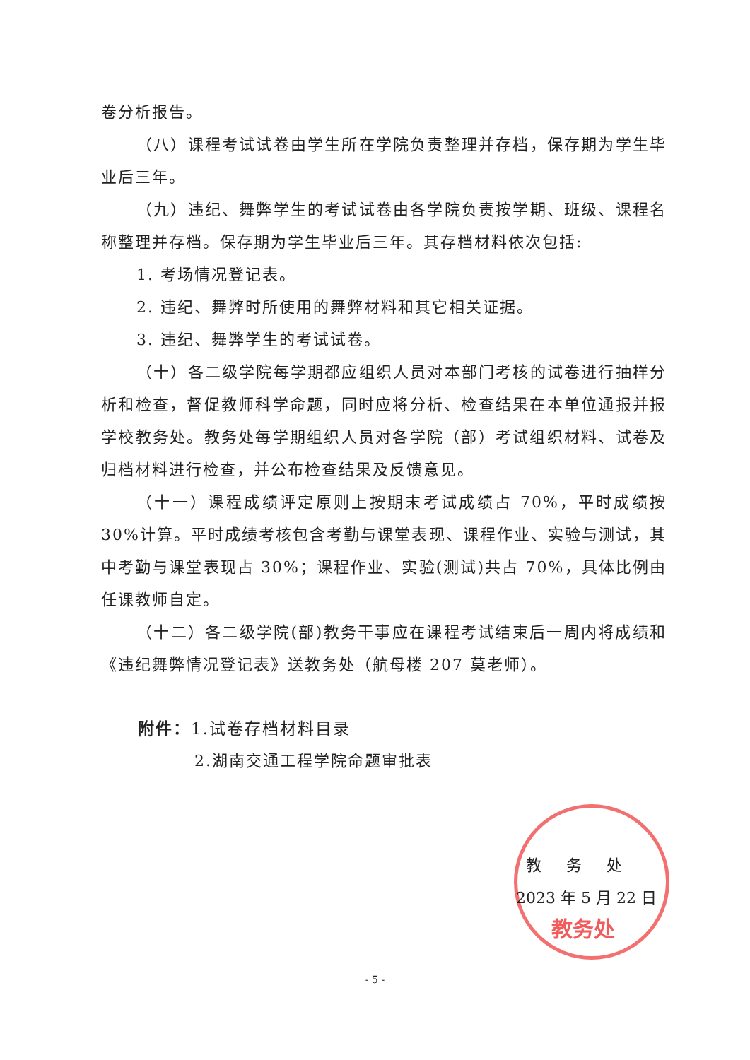卷分析报告。
（八）课程考试试卷由学生所在学院负责整理并存档，保存期为学生毕业后三年。
（九）违纪、舞弊学生的考试试卷由各学院负责按学期、班级、课程名称整理并存档。保存期为学生毕业后三年。其存档材料依次包括:
1. 考场情况登记表。
2. 违纪、舞弊时所使用的舞弊材料和其它相关证据。
3. 违纪、舞弊学生的考试试卷。
（十）各二级学院每学期都应组织人员对本部门考核的试卷进行抽样分析和检查，督促教师科学命题，同时应将分析、检查结果在本单位通报并报学校教务处。教务处每学期组织人员对各学院（部）考试组织材料、试卷及归档材料进行检查，并公布检查结果及反馈意见。
（十一）课程成绩评定原则上按期末考试成绩占 70%，平时成绩按 30%计算。平时成绩考核包含考勤与课堂表现、课程作业、实验与测试，其中考勤与课堂表现占 30%；课程作业、实验(测试)共占 70%，具体比例由任课教师自定。
（十二）各二级学院(部)教务干事应在课程考试结束后一周内将成绩和《违纪舞弊情况登记表》送教务处（航母楼 207 莫老师）。
附件：1.试卷存档材料目录
2.湖南交通工程学院命题审批表
教 务 处
2023 年 5 月 22 日
教务处
- 5 -